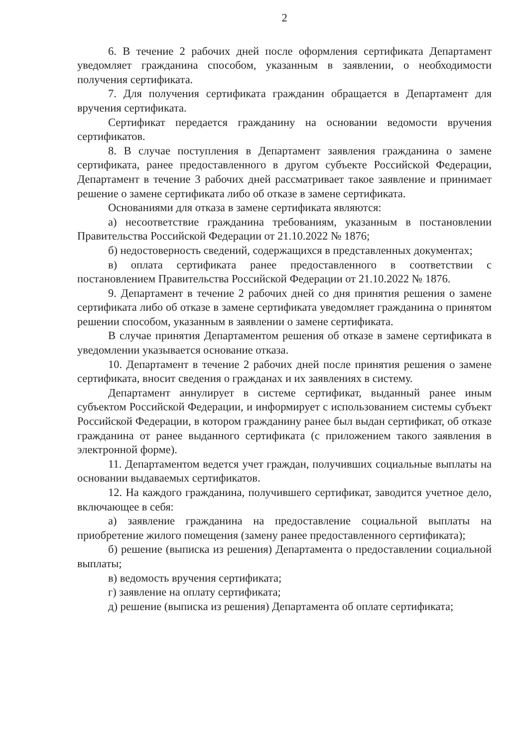2
6. В течение 2 рабочих дней после оформления сертификата Департамент уведомляет гражданина способом, указанным в заявлении, о необходимости получения сертификата.
7. Для получения сертификата гражданин обращается в Департамент для вручения сертификата.
Сертификат передается гражданину на основании ведомости вручения сертификатов.
8. В случае поступления в Департамент заявления гражданина о замене сертификата, ранее предоставленного в другом субъекте Российской Федерации, Департамент в течение 3 рабочих дней рассматривает такое заявление и принимает решение о замене сертификата либо об отказе в замене сертификата.
Основаниями для отказа в замене сертификата являются:
а) несоответствие гражданина требованиям, указанным в постановлении Правительства Российской Федерации от 21.10.2022 № 1876;
б) недостоверность сведений, содержащихся в представленных документах;
в) оплата сертификата ранее предоставленного в соответствии с постановлением Правительства Российской Федерации от 21.10.2022 № 1876.
9. Департамент в течение 2 рабочих дней со дня принятия решения о замене сертификата либо об отказе в замене сертификата уведомляет гражданина о принятом решении способом, указанным в заявлении о замене сертификата.
В случае принятия Департаментом решения об отказе в замене сертификата в уведомлении указывается основание отказа.
10. Департамент в течение 2 рабочих дней после принятия решения о замене сертификата, вносит сведения о гражданах и их заявлениях в систему.
Департамент аннулирует в системе сертификат, выданный ранее иным субъектом Российской Федерации, и информирует с использованием системы субъект Российской Федерации, в котором гражданину ранее был выдан сертификат, об отказе гражданина от ранее выданного сертификата (с приложением такого заявления в электронной форме).
11. Департаментом ведется учет граждан, получивших социальные выплаты на основании выдаваемых сертификатов.
12. На каждого гражданина, получившего сертификат, заводится учетное дело, включающее в себя:
а) заявление гражданина на предоставление социальной выплаты на приобретение жилого помещения (замену ранее предоставленного сертификата);
б) решение (выписка из решения) Департамента о предоставлении социальной выплаты;
в) ведомость вручения сертификата;
г) заявление на оплату сертификата;
д) решение (выписка из решения) Департамента об оплате сертификата;